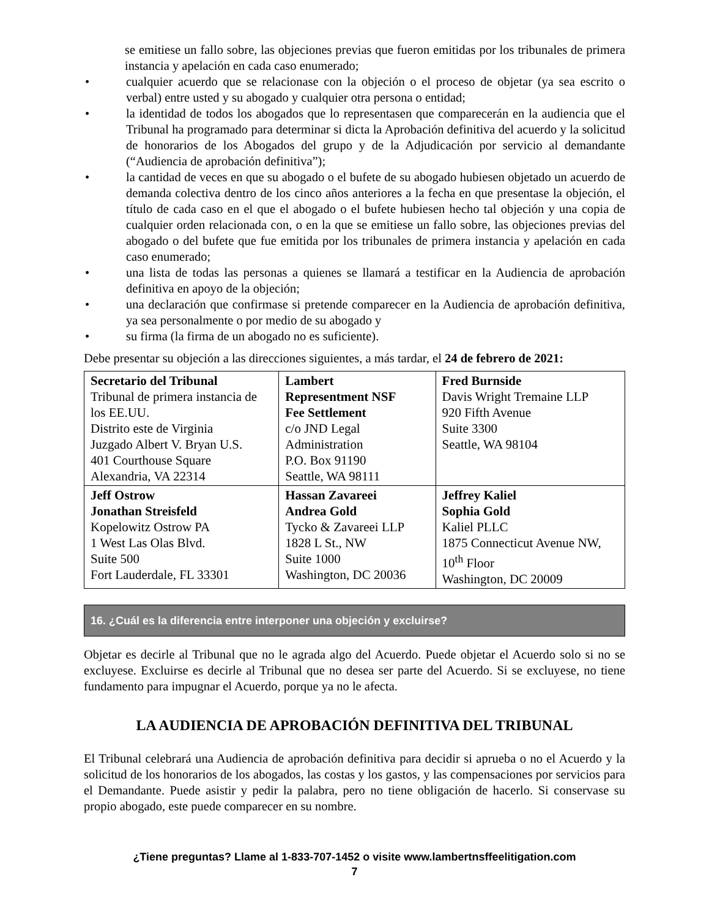se emitiese un fallo sobre, las objeciones previas que fueron emitidas por los tribunales de primera instancia y apelación en cada caso enumerado;
• cualquier acuerdo que se relacionase con la objeción o el proceso de objetar (ya sea escrito o verbal) entre usted y su abogado y cualquier otra persona o entidad;
• la identidad de todos los abogados que lo representasen que comparecerán en la audiencia que el Tribunal ha programado para determinar si dicta la Aprobación definitiva del acuerdo y la solicitud de honorarios de los Abogados del grupo y de la Adjudicación por servicio al demandante (“Audiencia de aprobación definitiva”);
• la cantidad de veces en que su abogado o el bufete de su abogado hubiesen objetado un acuerdo de demanda colectiva dentro de los cinco años anteriores a la fecha en que presentase la objeción, el título de cada caso en el que el abogado o el bufete hubiesen hecho tal objeción y una copia de cualquier orden relacionada con, o en la que se emitiese un fallo sobre, las objeciones previas del abogado o del bufete que fue emitida por los tribunales de primera instancia y apelación en cada caso enumerado;
• una lista de todas las personas a quienes se llamará a testificar en la Audiencia de aprobación definitiva en apoyo de la objeción;
• una declaración que confirmase si pretende comparecer en la Audiencia de aprobación definitiva, ya sea personalmente o por medio de su abogado y
• su firma (la firma de un abogado no es suficiente).
Debe presentar su objeción a las direcciones siguientes, a más tardar, el 24 de febrero de 2021:
| Secretario del Tribunal Tribunal de primera instancia de los EE.UU. Distrito este de Virginia Juzgado Albert V. Bryan U.S. 401 Courthouse Square Alexandria, VA 22314 | Lambert Representment NSF Fee Settlement c/o JND Legal Administration P.O. Box 91190 Seattle, WA 98111 | Fred Burnside Davis Wright Tremaine LLP 920 Fifth Avenue Suite 3300 Seattle, WA 98104 |
| Jeff Ostrow Jonathan Streisfeld Kopelowitz Ostrow PA 1 West Las Olas Blvd. Suite 500 Fort Lauderdale, FL 33301 | Hassan Zavareei Andrea Gold Tycko & Zavareei LLP 1828 L St., NW Suite 1000 Washington, DC 20036 | Jeffrey Kaliel Sophia Gold Kaliel PLLC 1875 Connecticut Avenue NW, 10<sup>th</sup> Floor Washington, DC 20009 |
16. ¿Cuál es la diferencia entre interponer una objeción y excluirse?
Objetar es decirle al Tribunal que no le agrada algo del Acuerdo. Puede objetar el Acuerdo solo si no se excluyese. Excluirse es decirle al Tribunal que no desea ser parte del Acuerdo. Si se excluyese, no tiene fundamento para impugnar el Acuerdo, porque ya no le afecta.
LA AUDIENCIA DE APROBACIÓN DEFINITIVA DEL TRIBUNAL
El Tribunal celebrará una Audiencia de aprobación definitiva para decidir si aprueba o no el Acuerdo y la solicitud de los honorarios de los abogados, las costas y los gastos, y las compensaciones por servicios para el Demandante. Puede asistir y pedir la palabra, pero no tiene obligación de hacerlo. Si conservase su propio abogado, este puede comparecer en su nombre.
¿Tiene preguntas? Llame al 1-833-707-1452 o visite www.lambertnsffeelitigation.com
7